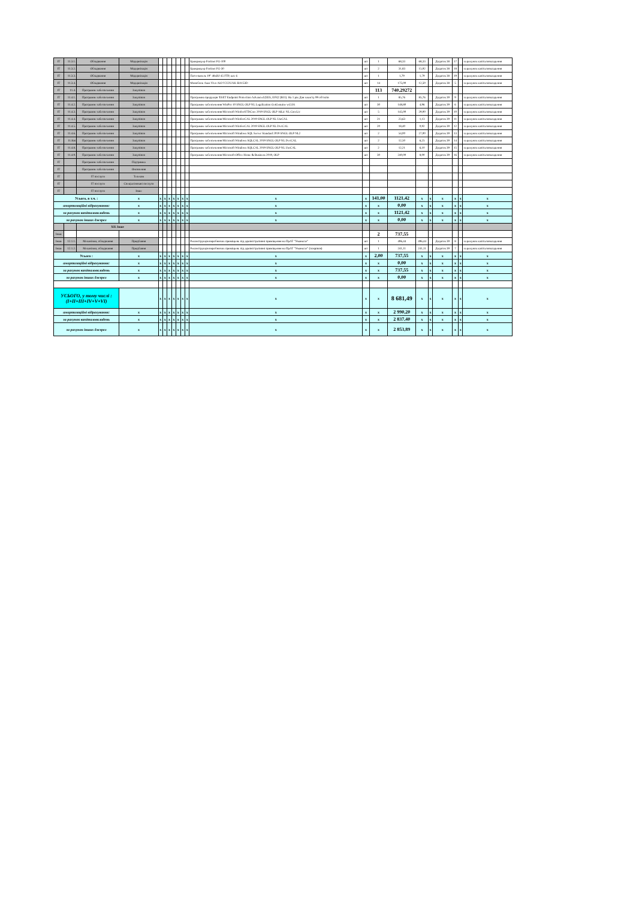| IT | 11.3.1. | Обладнання | Модернізація | | | | | | | | Брандмауер Fortinet FG-100 | шт | 1 | 68,33 | 68,33 | | Додаток 38 | 17 | | за рахунок капіталовкладення |
| IT | 11.3.2. | Обладнання | Модернізація | | | | | | | | Брандмауер Fortinet FG-30 | шт | 2 | 31,83 | 15,92 | | Додаток 38 | 18 | | за рахунок капіталовкладення |
| IT | 11.3.3. | Обладнання | Модернізація | | | | | | | | Патч-панель 19" 48xRJ-45 FTP, кат. 6 | шт | 1 | 1,79 | 1,79 | | Додаток 38 | 19 | | за рахунок капіталовкладення |
| IT | 11.3.4. | Обладнання | Модернізація | | | | | | | | Моноблок Asus Vivo AiO V222UAK-BA153D | шт | 14 | 175,00 | 12,50 | | Додаток 38 | 5 | | за рахунок капіталовкладення |
| IT | 11.4. | Програмне забезпечення | Закупівля | | | | | | | | | | 113 | 740,29272 | | | | | | |
| IT | 11.4.1. | Програмне забезпечення | Закупівля | | | | | | | | Програмна продукція 'ESET Endpoint Protection Advanced (EES, EFS)' (B11). На 1 рік Для захисту 99 об'єктів | шт | 1 | 85,76 | 85,76 | | Додаток 39 | 9 | | за рахунок капіталовкладення |
| IT | 11.4.2. | Програмне забезпечення | Закупівля | | | | | | | | Програмне забезпечення WinPro 10 SNGL OLP NL Legalization GetGenuine wCOA | шт | 30 | 148,80 | 4,96 | | Додаток 39 | 6 | | за рахунок капіталовкладення |
| IT | 11.4.3. | Програмне забезпечення | Закупівля | | | | | | | | Програмне забезпечення Microsoft WinSvrSTDCore 2019 SNGL OLP 16Lic NL CoreLic | шт | 5 | 145,00 | 29,00 | | Додаток 39 | 10 | | за рахунок капіталовкладення |
| IT | 11.4.4. | Програмне забезпечення | Закупівля | | | | | | | | Програмне забезпечення Microsoft WinSvrCAL 2019 SNGL OLP NL UsrCAL | шт | 21 | 23,63 | 1,13 | | Додаток 39 | 11 | | за рахунок капіталовкладення |
| IT | 11.4.5. | Програмне забезпечення | Закупівля | | | | | | | | Програмне забезпечення Microsoft WinSvrCAL 2019 SNGL OLP NL DvcCAL | шт | 20 | 18,40 | 0,92 | | Додаток 39 | 12 | | за рахунок капіталовкладення |
| IT | 11.4.6. | Програмне забезпечення | Закупівля | | | | | | | | Програмне забезпечення Microsoft Windows SQL Server Standard 2019 SNGL OLP NL2 | шт | 2 | 54,00 | 27,00 | | Додаток 39 | 13 | | за рахунок капіталовкладення |
| IT | 11.Кві | Програмне забезпечення | Закупівля | | | | | | | | Програмне забезпечення Microsoft Windows SQLCAL 2019 SNGL OLP NL DvcCAL | шт | 2 | 12,50 | 6,25 | | Додаток 39 | 14 | | за рахунок капіталовкладення |
| IT | 11.4.8. | Програмне забезпечення | Закупівля | | | | | | | | Програмне забезпечення Microsoft Windows SQLCAL 2019 SNGL OLP NL UsrCAL | шт | 2 | 12,21 | 6,10 | | Додаток 39 | 15 | | за рахунок капіталовкладення |
| IT | 11.4.9. | Програмне забезпечення | Закупівля | | | | | | | | Програмне забезпечення Microsoft Office Home & Business 2019, OLP | шт | 30 | 240,00 | 8,00 | | Додаток 39 | 16 | | за рахунок капіталовкладення |
| IT | | Програмне забезпечення | Підтримка | | | | | | | | | | | | | | | | | |
| IT | | Програмне забезпечення | Оновлення | | | | | | | | | | | | | | | | | |
| IT | | IT послуги | Телеком | | | | | | | | | | | | | | | | | |
| IT | | IT послуги | Спеціалізовані послуги | | | | | | | | | | | | | | | | | |
| IT | | IT послуги | Інше | | | | | | | | | | | | | | | | | |
| Усього, в т.ч. : | | | x | x | x | x | x | x | x | x | x | x | 141,00 | 1121,42 | x | x | x | x | x | x |
| амортизаційні відрахування: | | | x | x | x | x | x | x | x | x | x | x | x | 0,00 | x | x | x | x | x | x |
| за рахунок капіталовкладень | | | x | x | x | x | x | x | x | x | x | x | x | 1121,42 | x | x | x | x | x | x |
| за рахунок інших джерел | | | x | x | x | x | x | x | x | x | x | x | x | 0,00 | x | x | x | x | x | x |
| | | XII. Інше | | | | | | | | | | | | | | | | | | |
| Інше | | | | | | | | | | | | | 2 | 737,55 | | | | | | |
| Інше | 12.1.1. | Механізми, обладнання | Придбання | | | | | | | | Реконструкція виробничих приміщень під адміністративні приміщення на ПрАТ "Уманьгаз" | шт | 1 | 496,44 | 496,44 | | Додаток 39 | 8 | | за рахунок капіталовкладення |
| Інше | 12.1.2. | Механізми, обладнання | Придбання | | | | | | | | Реконструкція виробничих приміщень під адміністративні приміщення на ПрАТ "Уманьгаз" (покрівля) | шт | 1 | 241,11 | 241,11 | | Додаток 39 | 7 | | за рахунок капіталовкладення |
| Усього : | | | x | x | x | x | x | x | x | x | x | x | 2,00 | 737,55 | x | x | x | x | x | x |
| амортизаційні відрахування: | | | x | x | x | x | x | x | x | x | x | x | x | 0,00 | x | x | x | x | x | x |
| за рахунок капіталовкладень | | | x | x | x | x | x | x | x | x | x | x | x | 737,55 | x | x | x | x | x | x |
| за рахунок інших джерел | | | x | x | x | x | x | x | x | x | x | x | x | 0,00 | x | x | x | x | x | x |
| УСЬОГО, у тому числі : (I+II+III+IV+V+VI) | | | | x | x | x | x | x | x | x | x | x | x | 8 681,49 | x | x | x | x | x | x |
| амортизаційні відрахування: | | | x | x | x | x | x | x | x | x | x | x | x | 2 990,20 | x | x | x | x | x | x |
| за рахунок капіталовкладень | | | x | x | x | x | x | x | x | x | x | x | x | 2 837,40 | x | x | x | x | x | x |
| за рахунок інших джерел | | | x | x | x | x | x | x | x | x | x | x | x | 2 853,89 | x | x | x | x | x | x |